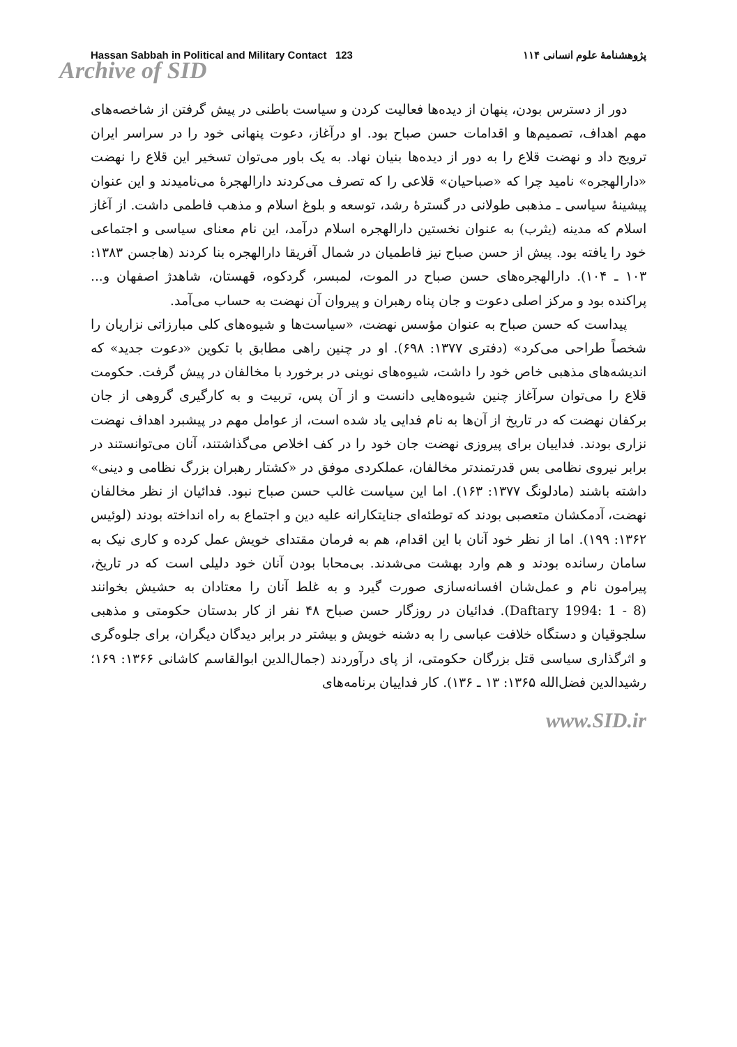Hassan Sabbah in Political and Military Contact 123 پژوهشنامهٔ علوم انسانی ۱۱۴
Archive of SID
دور از دسترس بودن، پنهان از دیده‌ها فعالیت کردن و سیاست باطنی در پیش گرفتن از شاخصه‌های مهم اهداف، تصمیم‌ها و اقدامات حسن صباح بود. او درآغاز، دعوت پنهانی خود را در سراسر ایران ترویج داد و نهضت قلاع را به دور از دیده‌ها بنیان نهاد. به یک باور می‌توان تسخیر این قلاع را نهضت «دارالهجره» نامید چرا که «صباحیان» قلاعی را که تصرف می‌کردند دارالهجرهٔ می‌نامیدند و این عنوان پیشینهٔ سیاسی ـ مذهبی طولانی در گسترهٔ رشد، توسعه و بلوغ اسلام و مذهب فاطمی داشت. از آغاز اسلام که مدینه (یثرب) به عنوان نخستین دارالهجره اسلام درآمد، این نام معنای سیاسی و اجتماعی خود را یافته بود. پیش از حسن صباح نیز فاطمیان در شمال آفریقا دارالهجره بنا کردند (هاجسن ۱۳۸۳: ۱۰۳ ـ ۱۰۴). دارالهجره‌های حسن صباح در الموت، لمبسر، گردکوه، قهستان، شاهدژ اصفهان و... پراکنده بود و مرکز اصلی دعوت و جان پناه رهبران و پیروان آن نهضت به حساب می‌آمد.
پیداست که حسن صباح به عنوان مؤسس نهضت، «سیاست‌ها و شیوه‌های کلی مبارزاتی نزاریان را شخصاً طراحی می‌کرد» (دفتری ۱۳۷۷: ۶۹۸). او در چنین راهی مطابق با تکوین «دعوت جدید» که اندیشه‌های مذهبی خاص خود را داشت، شیوه‌های نوینی در برخورد با مخالفان در پیش گرفت. حکومت قلاع را می‌توان سرآغاز چنین شیوه‌هایی دانست و از آن پس، تربیت و به کارگیری گروهی از جان برکفان نهضت که در تاریخ از آن‌ها به نام فدایی یاد شده است، از عوامل مهم در پیشبرد اهداف نهضت نزاری بودند. فداییان برای پیروزی نهضت جان خود را در کف اخلاص می‌گذاشتند، آنان می‌توانستند در برابر نیروی نظامی بس قدرتمندتر مخالفان، عملکردی موفق در «کشتار رهبران بزرگ نظامی و دینی» داشته باشند (مادلونگ ۱۳۷۷: ۱۶۳). اما این سیاست غالب حسن صباح نبود. فدائیان از نظر مخالفان نهضت، آدمکشان متعصبی بودند که توطئه‌ای جنایتکارانه علیه دین و اجتماع به راه انداخته بودند (لوئیس ۱۳۶۲: ۱۹۹). اما از نظر خود آنان با این اقدام، هم به فرمان مقتدای خویش عمل کرده و کاری نیک به سامان رسانده بودند و هم وارد بهشت می‌شدند. بی‌محابا بودن آنان خود دلیلی است که در تاریخ، پیرامون نام و عمل‌شان افسانه‌سازی صورت گیرد و به غلط آنان را معتادان به حشیش بخوانند (Daftary 1994: 1 - 8). فدائیان در روزگار حسن صباح ۴۸ نفر از کار بدستان حکومتی و مذهبی سلجوقیان و دستگاه خلافت عباسی را به دشنه خویش و بیشتر در برابر دیدگان دیگران، برای جلوه‌گری و اثرگذاری سیاسی قتل بزرگان حکومتی، از پای درآوردند (جمال‌الدین ابوالقاسم کاشانی ۱۳۶۶: ۱۶۹؛ رشیدالدین فضل‌الله ۱۳۶۵: ۱۳ ـ ۱۳۶). کار فداییان برنامه‌های
www.SID.ir